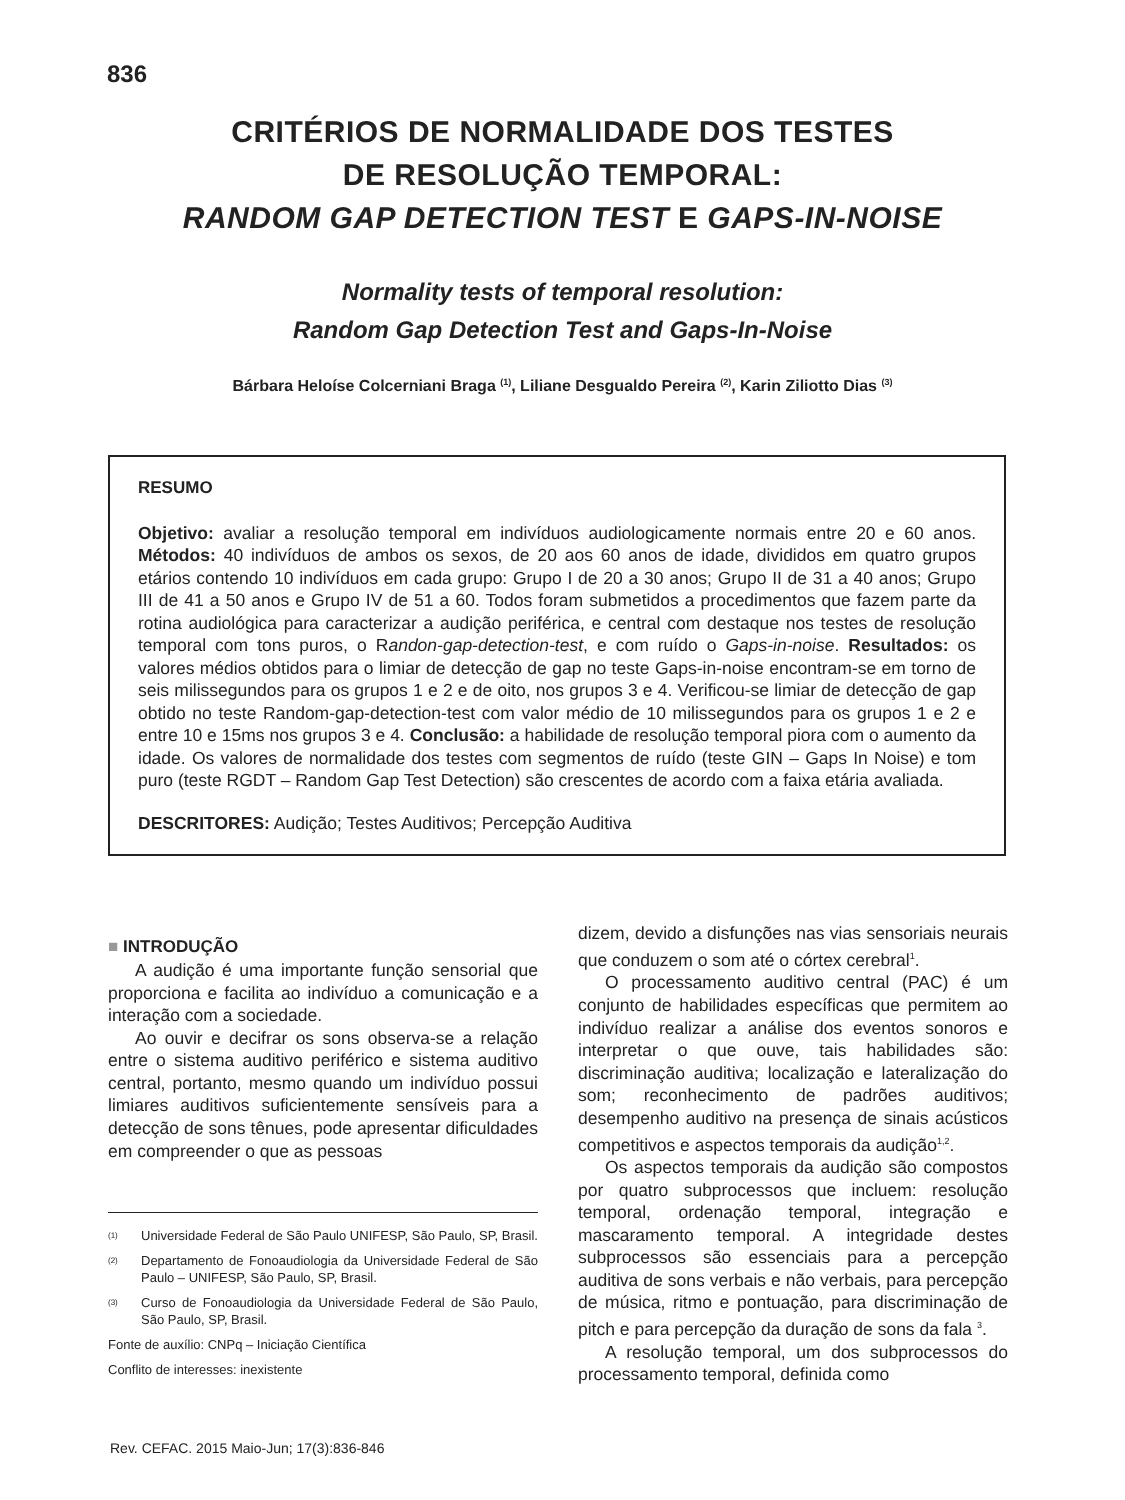836
CRITÉRIOS DE NORMALIDADE DOS TESTES
DE RESOLUÇÃO TEMPORAL:
RANDOM GAP DETECTION TEST E GAPS-IN-NOISE
Normality tests of temporal resolution:
Random Gap Detection Test and Gaps-In-Noise
Bárbara Heloíse Colcerniani Braga <sup>(1)</sup>, Liliane Desgualdo Pereira <sup>(2)</sup>, Karin Ziliotto Dias <sup>(3)</sup>
RESUMO
Objetivo: avaliar a resolução temporal em indivíduos audiologicamente normais entre 20 e 60 anos. Métodos: 40 indivíduos de ambos os sexos, de 20 aos 60 anos de idade, divididos em quatro grupos etários contendo 10 indivíduos em cada grupo: Grupo I de 20 a 30 anos; Grupo II de 31 a 40 anos; Grupo III de 41 a 50 anos e Grupo IV de 51 a 60. Todos foram submetidos a procedimentos que fazem parte da rotina audiológica para caracterizar a audição periférica, e central com destaque nos testes de resolução temporal com tons puros, o Randon-gap-detection-test, e com ruído o Gaps-in-noise. Resultados: os valores médios obtidos para o limiar de detecção de gap no teste Gaps-in-noise encontram-se em torno de seis milissegundos para os grupos 1 e 2 e de oito, nos grupos 3 e 4. Verificou-se limiar de detecção de gap obtido no teste Random-gap-detection-test com valor médio de 10 milissegundos para os grupos 1 e 2 e entre 10 e 15ms nos grupos 3 e 4. Conclusão: a habilidade de resolução temporal piora com o aumento da idade. Os valores de normalidade dos testes com segmentos de ruído (teste GIN – Gaps In Noise) e tom puro (teste RGDT – Random Gap Test Detection) são crescentes de acordo com a faixa etária avaliada.
DESCRITORES: Audição; Testes Auditivos; Percepção Auditiva
■ INTRODUÇÃO
A audição é uma importante função sensorial que proporciona e facilita ao indivíduo a comunicação e a interação com a sociedade.
Ao ouvir e decifrar os sons observa-se a relação entre o sistema auditivo periférico e sistema auditivo central, portanto, mesmo quando um indivíduo possui limiares auditivos suficientemente sensíveis para a detecção de sons tênues, pode apresentar dificuldades em compreender o que as pessoas
(1) Universidade Federal de São Paulo UNIFESP, São Paulo, SP, Brasil.
(2) Departamento de Fonoaudiologia da Universidade Federal de São Paulo – UNIFESP, São Paulo, SP, Brasil.
(3) Curso de Fonoaudiologia da Universidade Federal de São Paulo, São Paulo, SP, Brasil.
Fonte de auxílio: CNPq – Iniciação Científica
Conflito de interesses: inexistente
dizem, devido a disfunções nas vias sensoriais neurais que conduzem o som até o córtex cerebral<sup>1</sup>.
O processamento auditivo central (PAC) é um conjunto de habilidades específicas que permitem ao indivíduo realizar a análise dos eventos sonoros e interpretar o que ouve, tais habilidades são: discriminação auditiva; localização e lateralização do som; reconhecimento de padrões auditivos; desempenho auditivo na presença de sinais acústicos competitivos e aspectos temporais da audição<sup>1,2</sup>.
Os aspectos temporais da audição são compostos por quatro subprocessos que incluem: resolução temporal, ordenação temporal, integração e mascaramento temporal. A integridade destes subprocessos são essenciais para a percepção auditiva de sons verbais e não verbais, para percepção de música, ritmo e pontuação, para discriminação de pitch e para percepção da duração de sons da fala <sup>3</sup>.
A resolução temporal, um dos subprocessos do processamento temporal, definida como
Rev. CEFAC. 2015 Maio-Jun; 17(3):836-846